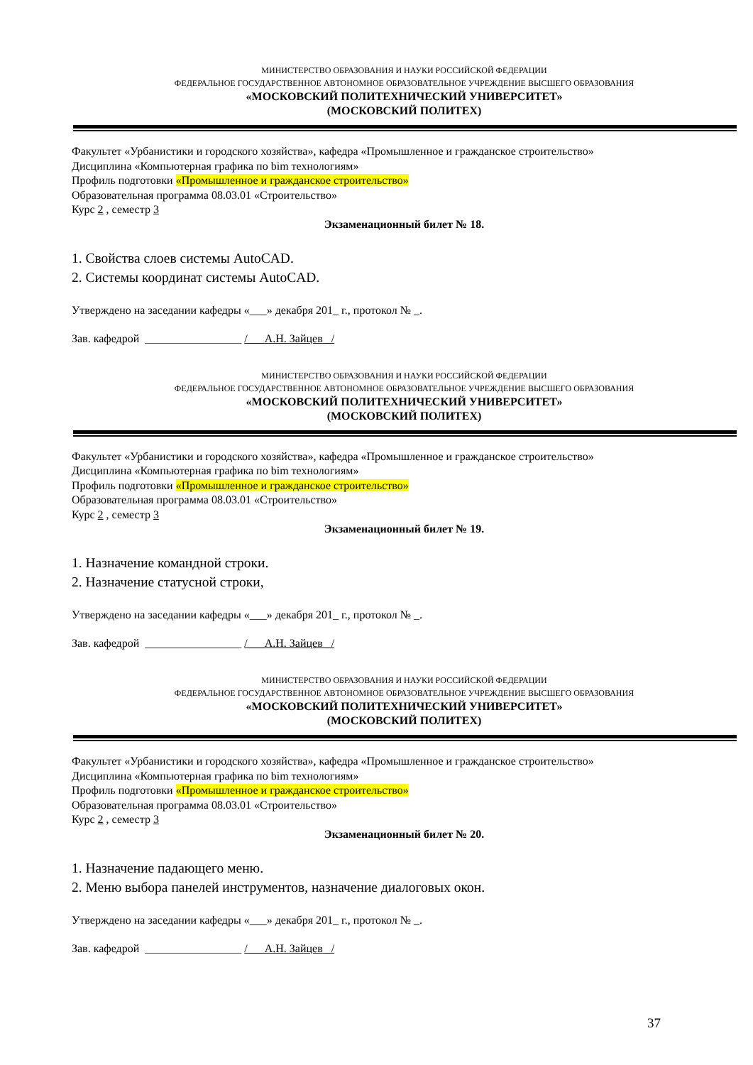МИНИСТЕРСТВО ОБРАЗОВАНИЯ И НАУКИ РОССИЙСКОЙ ФЕДЕРАЦИИ
ФЕДЕРАЛЬНОЕ ГОСУДАРСТВЕННОЕ АВТОНОМНОЕ ОБРАЗОВАТЕЛЬНОЕ УЧРЕЖДЕНИЕ ВЫСШЕГО ОБРАЗОВАНИЯ
«МОСКОВСКИЙ ПОЛИТЕХНИЧЕСКИЙ УНИВЕРСИТЕТ»
(МОСКОВСКИЙ ПОЛИТЕХ)
Факультет «Урбанистики и городского хозяйства», кафедра «Промышленное и гражданское строительство»
Дисциплина «Компьютерная графика по bim технологиям»
Профиль подготовки «Промышленное и гражданское строительство»
Образовательная программа 08.03.01 «Строительство»
Курс 2 , семестр 3
Экзаменационный билет № 18.
1. Свойства слоев системы AutoCAD.
2. Системы координат системы AutoCAD.
Утверждено на заседании кафедры «___» декабря 201_ г., протокол № _.
Зав. кафедрой _________________ /___А.Н. Зайцев _/
МИНИСТЕРСТВО ОБРАЗОВАНИЯ И НАУКИ РОССИЙСКОЙ ФЕДЕРАЦИИ
ФЕДЕРАЛЬНОЕ ГОСУДАРСТВЕННОЕ АВТОНОМНОЕ ОБРАЗОВАТЕЛЬНОЕ УЧРЕЖДЕНИЕ ВЫСШЕГО ОБРАЗОВАНИЯ
«МОСКОВСКИЙ ПОЛИТЕХНИЧЕСКИЙ УНИВЕРСИТЕТ»
(МОСКОВСКИЙ ПОЛИТЕХ)
Факультет «Урбанистики и городского хозяйства», кафедра «Промышленное и гражданское строительство»
Дисциплина «Компьютерная графика по bim технологиям»
Профиль подготовки «Промышленное и гражданское строительство»
Образовательная программа 08.03.01 «Строительство»
Курс 2 , семестр 3
Экзаменационный билет № 19.
1. Назначение командной строки.
2. Назначение статусной строки,
Утверждено на заседании кафедры «___» декабря 201_ г., протокол № _.
Зав. кафедрой _________________ /___А.Н. Зайцев _/
МИНИСТЕРСТВО ОБРАЗОВАНИЯ И НАУКИ РОССИЙСКОЙ ФЕДЕРАЦИИ
ФЕДЕРАЛЬНОЕ ГОСУДАРСТВЕННОЕ АВТОНОМНОЕ ОБРАЗОВАТЕЛЬНОЕ УЧРЕЖДЕНИЕ ВЫСШЕГО ОБРАЗОВАНИЯ
«МОСКОВСКИЙ ПОЛИТЕХНИЧЕСКИЙ УНИВЕРСИТЕТ»
(МОСКОВСКИЙ ПОЛИТЕХ)
Факультет «Урбанистики и городского хозяйства», кафедра «Промышленное и гражданское строительство»
Дисциплина «Компьютерная графика по bim технологиям»
Профиль подготовки «Промышленное и гражданское строительство»
Образовательная программа 08.03.01 «Строительство»
Курс 2 , семестр 3
Экзаменационный билет № 20.
1. Назначение падающего меню.
2. Меню выбора панелей инструментов, назначение диалоговых окон.
Утверждено на заседании кафедры «___» декабря 201_ г., протокол № _.
Зав. кафедрой _________________ /___А.Н. Зайцев _/
37